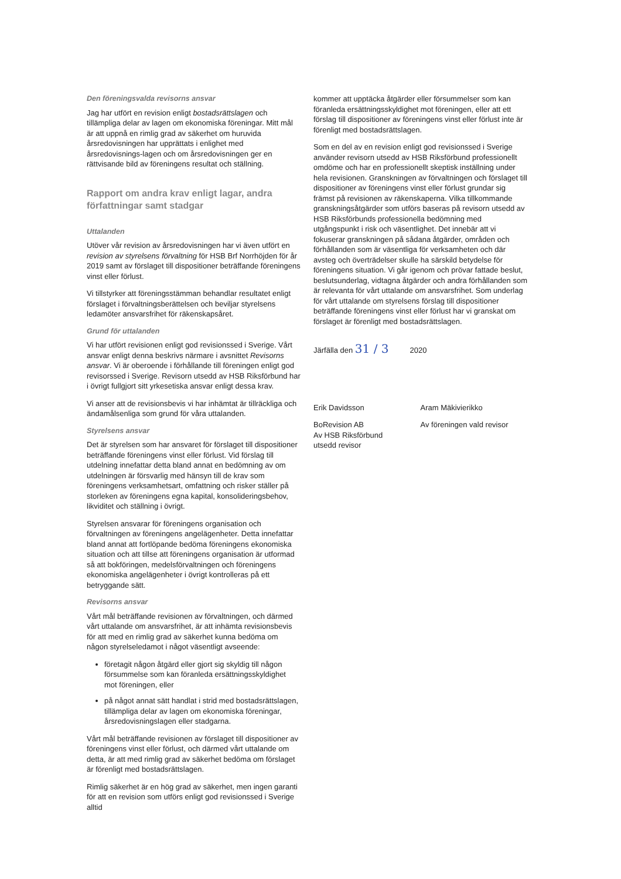Den föreningsvalda revisorns ansvar
Jag har utfört en revision enligt bostadsrättslagen och tillämpliga delar av lagen om ekonomiska föreningar. Mitt mål är att uppnå en rimlig grad av säkerhet om huruvida årsredovisningen har upprättats i enlighet med årsredovisnings-lagen och om årsredovisningen ger en rättvisande bild av föreningens resultat och ställning.
Rapport om andra krav enligt lagar, andra författningar samt stadgar
Uttalanden
Utöver vår revision av årsredovisningen har vi även utfört en revision av styrelsens förvaltning för HSB Brf Norrhöjden för år 2019 samt av förslaget till dispositioner beträffande föreningens vinst eller förlust.
Vi tillstyrker att föreningsstämman behandlar resultatet enligt förslaget i förvaltningsberättelsen och beviljar styrelsens ledamöter ansvarsfrihet för räkenskapsåret.
Grund för uttalanden
Vi har utfört revisionen enligt god revisionssed i Sverige. Vårt ansvar enligt denna beskrivs närmare i avsnittet Revisorns ansvar. Vi är oberoende i förhållande till föreningen enligt god revisorssed i Sverige. Revisorn utsedd av HSB Riksförbund har i övrigt fullgjort sitt yrkesetiska ansvar enligt dessa krav.
Vi anser att de revisionsbevis vi har inhämtat är tillräckliga och ändamålsenliga som grund för våra uttalanden.
Styrelsens ansvar
Det är styrelsen som har ansvaret för förslaget till dispositioner beträffande föreningens vinst eller förlust. Vid förslag till utdelning innefattar detta bland annat en bedömning av om utdelningen är försvarlig med hänsyn till de krav som föreningens verksamhetsart, omfattning och risker ställer på storleken av föreningens egna kapital, konsolideringsbehov, likviditet och ställning i övrigt.
Styrelsen ansvarar för föreningens organisation och förvaltningen av föreningens angelägenheter. Detta innefattar bland annat att fortlöpande bedöma föreningens ekonomiska situation och att tillse att föreningens organisation är utformad så att bokföringen, medelsförvaltningen och föreningens ekonomiska angelägenheter i övrigt kontrolleras på ett betryggande sätt.
Revisorns ansvar
Vårt mål beträffande revisionen av förvaltningen, och därmed vårt uttalande om ansvarsfrihet, är att inhämta revisionsbevis för att med en rimlig grad av säkerhet kunna bedöma om någon styrelseledamot i något väsentligt avseende:
företagit någon åtgärd eller gjort sig skyldig till någon försummelse som kan föranleda ersättningsskyldighet mot föreningen, eller
på något annat sätt handlat i strid med bostadsrättslagen, tillämpliga delar av lagen om ekonomiska föreningar, årsredovisningslagen eller stadgarna.
Vårt mål beträffande revisionen av förslaget till dispositioner av föreningens vinst eller förlust, och därmed vårt uttalande om detta, är att med rimlig grad av säkerhet bedöma om förslaget är förenligt med bostadsrättslagen.
Rimlig säkerhet är en hög grad av säkerhet, men ingen garanti för att en revision som utförs enligt god revisionssed i Sverige alltid
kommer att upptäcka åtgärder eller försummelser som kan föranleda ersättningsskyldighet mot föreningen, eller att ett förslag till dispositioner av föreningens vinst eller förlust inte är förenligt med bostadsrättslagen.
Som en del av en revision enligt god revisionssed i Sverige använder revisorn utsedd av HSB Riksförbund professionellt omdöme och har en professionellt skeptisk inställning under hela revisionen. Granskningen av förvaltningen och förslaget till dispositioner av föreningens vinst eller förlust grundar sig främst på revisionen av räkenskaperna. Vilka tillkommande granskningsåtgärder som utförs baseras på revisorn utsedd av HSB Riksförbunds professionella bedömning med utgångspunkt i risk och väsentlighet. Det innebär att vi fokuserar granskningen på sådana åtgärder, områden och förhållanden som är väsentliga för verksamheten och där avsteg och överträdelser skulle ha särskild betydelse för föreningens situation. Vi går igenom och prövar fattade beslut, beslutsunderlag, vidtagna åtgärder och andra förhållanden som är relevanta för vårt uttalande om ansvarsfrihet. Som underlag för vårt uttalande om styrelsens förslag till dispositioner beträffande föreningens vinst eller förlust har vi granskat om förslaget är förenligt med bostadsrättslagen.
Järfälla den 31 / 3 2020
Erik Davidsson
BoRevision AB
Av HSB Riksförbund
utsedd revisor
Aram Mäkivierikko
Av föreningen vald revisor